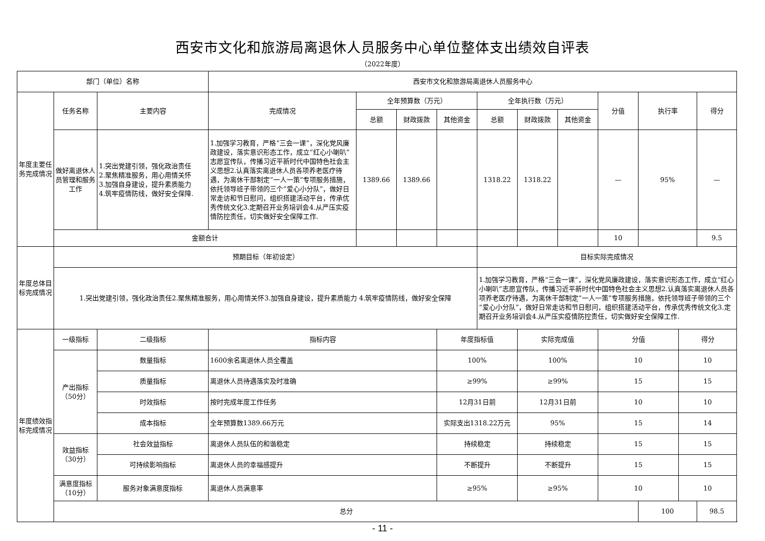西安市文化和旅游局离退休人员服务中心单位整体支出绩效自评表
（2022年度）
| 部门（单位）名称 | | | 西安市文化和旅游局离退休人员服务中心 | | | | | | | | | | |
| 年度主要任务完成情况 | 任务名称 | 主要内容 | 完成情况 | 全年预算数（万元） | | | 全年执行数（万元） | | | 分值 | 执行率 | | 得分 |
| | | | | 总额 | 财政拨款 | 其他资金 | 总额 | 财政拨款 | 其他资金 | | | | |
| | 做好离退休人员管理和服务工作 | 1.突出党建引领，强化政治责任 2.聚焦精准服务，用心用情关怀 3.加强自身建设，提升素质能力 4.筑牢疫情防线，做好安全保障. | 1.加强学习教育，严格“三会一课”，深化党风廉政建设，落实意识形态工作，成立“红心小喇叭”志愿宣传队，传播习近平新时代中国特色社会主义思想2.认真落实离退休人员各项养老医疗待遇，为离休干部制定“一人一策”专项服务措施，依托领导班子带领的三个“爱心小分队”，做好日常走访和节日慰问，组织搭建活动平台，传承优秀传统文化3.定期召开业务培训会4.从严压实疫情防控责任，切实做好安全保障工作. | 1389.66 | 1389.66 | | 1318.22 | 1318.22 | | — | 95% | | — |
| | 金额合计 | | | | | | | | | 10 | | | 9.5 |
| 年度总体目标完成情况 | 预期目标（年初设定） | | | | | | 目标实际完成情况 | | | | | | |
| | 1.突出党建引领，强化政治责任2.聚焦精准服务，用心用情关怀3.加强自身建设，提升素质能力 4.筑牢疫情防线，做好安全保障 | | | | | | 1.加强学习教育，严格“三会一课”，深化党风廉政建设，落实意识形态工作，成立“红心小喇叭”志愿宣传队，传播习近平新时代中国特色社会主义思想2.认真落实离退休人员各项养老医疗待遇，为离休干部制定“一人一策”专项服务措施，依托领导班子带领的三个“爱心小分队”，做好日常走访和节日慰问，组织搭建活动平台，传承优秀传统文化3.定期召开业务培训会4.从严压实疫情防控责任，切实做好安全保障工作. | | | | | | |
| 年度绩效指标完成情况 | 一级指标 | 二级指标 | 指标内容 | | | 年度指标值 | | 实际完成值 | | 分值 | | 得分 | |
| | 产出指标（50分） | 数量指标 | 1600余名离退休人员全覆盖 | | | 100% | | 100% | | 10 | | 10 | |
| | | 质量指标 | 离退休人员待遇落实及时准确 | | | ≥99% | | ≥99% | | 15 | | 15 | |
| | | 时效指标 | 按时完成年度工作任务 | | | 12月31日前 | | 12月31日前 | | 10 | | 10 | |
| | | 成本指标 | 全年预算数1389.66万元 | | | 实际支出1318.22万元 | | 95% | | 15 | | 14 | |
| | 效益指标（30分） | 社会效益指标 | 离退休人员队伍的和谐稳定 | | | 持续稳定 | | 持续稳定 | | 15 | | 15 | |
| | | 可持续影响指标 | 离退休人员的幸福感提升 | | | 不断提升 | | 不断提升 | | 15 | | 15 | |
| | 满意度指标（10分） | 服务对象满意度指标 | 离退休人员满意率 | | | ≥95% | | ≥95% | | 10 | | 10 | |
| | 总分 | | | | | | | | | | 100 | | 98.5 |
- 11 -